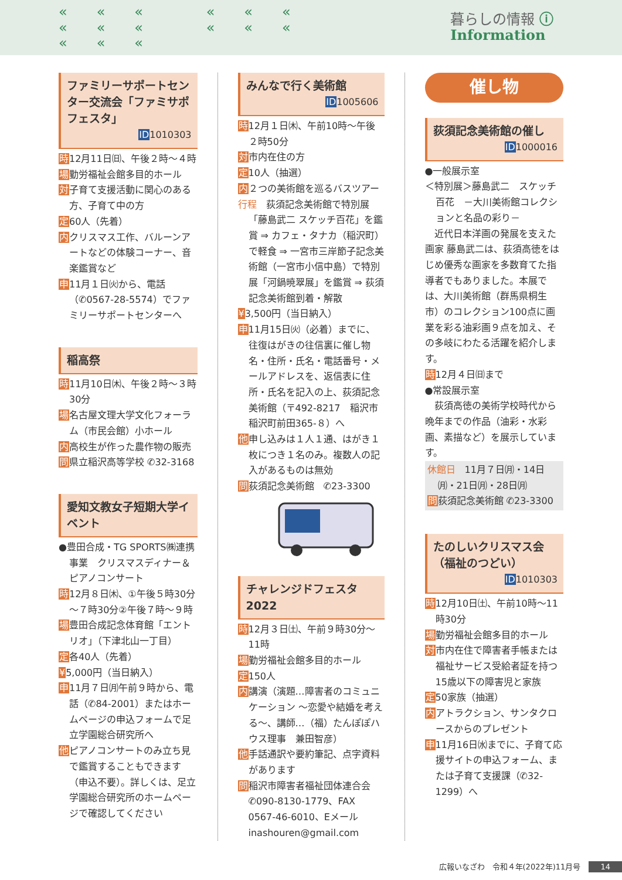««« ««« ««« ««« ««« 暮らしの情報 ⓘ Information
ファミリーサポートセンター交流会「ファミサポフェスタ」
ID1010303
時12月11日㈰、午後２時～４時
場勤労福祉会館多目的ホール
対子育て支援活動に関心のある方、子育て中の方
定60人（先着）
内クリスマス工作、バルーンアートなどの体験コーナー、音楽鑑賞など
申11月１日㈫から、電話（✆0567-28-5574）でファミリーサポートセンターへ
稲高祭
時11月10日㈭、午後２時～３時30分
場名古屋文理大学文化フォーラム（市民会館）小ホール
内高校生が作った農作物の販売
問県立稲沢高等学校 ✆32-3168
愛知文教女子短期大学イベント
●豊田合成・TG SPORTS㈱連携事業　クリスマスディナー＆ピアノコンサート
時12月８日㈭、①午後５時30分～７時30分②午後７時～９時
場豊田合成記念体育館「エントリオ」（下津北山一丁目）
定各40人（先着）
¥5,000円（当日納入）
申11月７日㈪午前９時から、電話（✆84-2001）またはホームページの申込フォームで足立学園総合研究所へ
他ピアノコンサートのみ立ち見で鑑賞することもできます（申込不要）。詳しくは、足立学園総合研究所のホームページで確認してください
みんなで行く美術館
ID1005606
時12月１日㈭、午前10時～午後２時50分
対市内在住の方
定10人（抽選）
内２つの美術館を巡るバスツアー
行程　荻須記念美術館で特別展「藤島武二 スケッチ百花」を鑑賞 ⇒ カフェ・タナカ（稲沢町）で軽食 ⇒ 一宮市三岸節子記念美術館（一宮市小信中島）で特別展「河鍋暁翠展」を鑑賞 ⇒ 荻須記念美術館到着・解散
¥3,500円（当日納入）
申11月15日㈫（必着）までに、往復はがきの往信裏に催し物名・住所・氏名・電話番号・メールアドレスを、返信表に住所・氏名を記入の上、荻須記念美術館（〒492-8217　稲沢市稲沢町前田365-８）へ
他申し込みは１人１通、はがき１枚につき１名のみ。複数人の記入があるものは無効
問荻須記念美術館　✆23-3300
チャレンジドフェスタ2022
時12月３日㈯、午前９時30分～11時
場勤労福祉会館多目的ホール
定150人
内講演（演題…障害者のコミュニケーション ～恋愛や結婚を考える～、講師…（福）たんぽぽハウス理事　兼田智彦）
他手話通訳や要約筆記、点字資料があります
問稲沢市障害者福祉団体連合会 ✆090-8130-1779、FAX 0567-46-6010、Eメール inashouren@gmail.com
催し物
荻須記念美術館の催し
ID1000016
●一般展示室
＜特別展＞藤島武二　スケッチ百花　－大川美術館コレクションと名品の彩り－
近代日本洋画の発展を支えた画家 藤島武二は、荻須高徳をはじめ優秀な画家を多数育てた指導者でもありました。本展では、大川美術館（群馬県桐生市）のコレクション100点に画業を彩る油彩画９点を加え、その多岐にわたる活躍を紹介します。
時12月４日㈰まで
●常設展示室
荻須高徳の美術学校時代から晩年までの作品（油彩・水彩画、素描など）を展示しています。
休館日　11月７日㈪・14日㈪・21日㈪・28日㈪
問荻須記念美術館 ✆23-3300
たのしいクリスマス会（福祉のつどい）
ID1010303
時12月10日㈯、午前10時～11時30分
場勤労福祉会館多目的ホール
対市内在住で障害者手帳または福祉サービス受給者証を持つ15歳以下の障害児と家族
定50家族（抽選）
内アトラクション、サンタクロースからのプレゼント
申11月16日㈬までに、子育て応援サイトの申込フォーム、または子育て支援課（✆32-1299）へ
広報いなざわ　令和４年(2022年)11月号 14